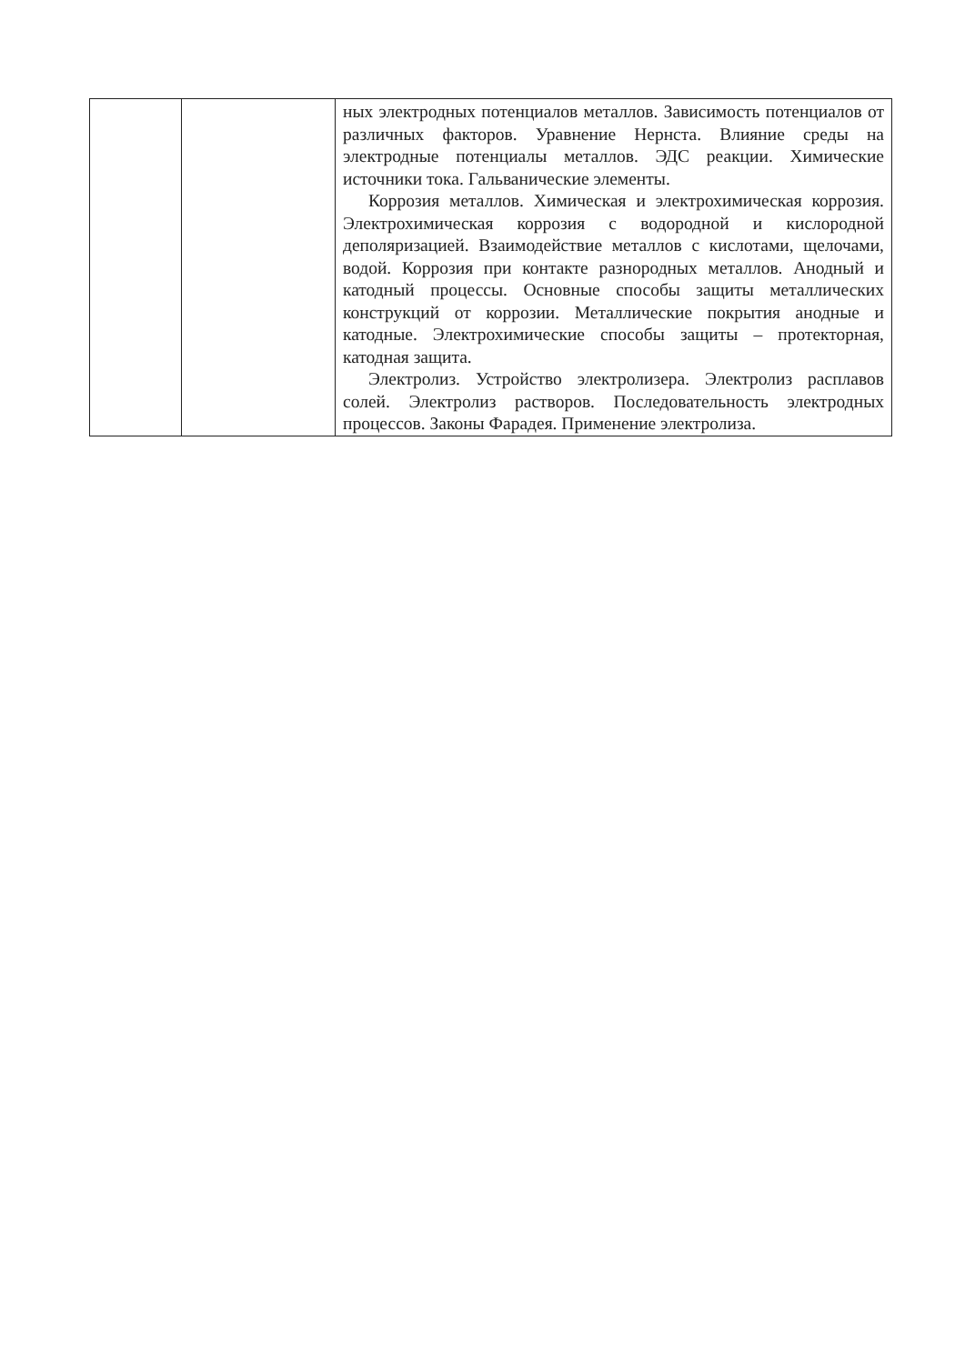| | | ных электродных потенциалов металлов. Зависимость потенциалов от различных факторов. Уравнение Нернста. Влияние среды на электродные потенциалы металлов. ЭДС реакции. Химические источники тока. Гальванические элементы. Коррозия металлов. Химическая и электрохимическая коррозия. Электрохимическая коррозия с водородной и кислородной деполяризацией. Взаимодействие металлов с кислотами, щелочами, водой. Коррозия при контакте разнородных металлов. Анодный и катодный процессы. Основные способы защиты металлических конструкций от коррозии. Металлические покрытия анодные и катодные. Электрохимические способы защиты – протекторная, катодная защита. Электролиз. Устройство электролизера. Электролиз расплавов солей. Электролиз растворов. Последовательность электродных процессов. Законы Фарадея. Применение электролиза. |